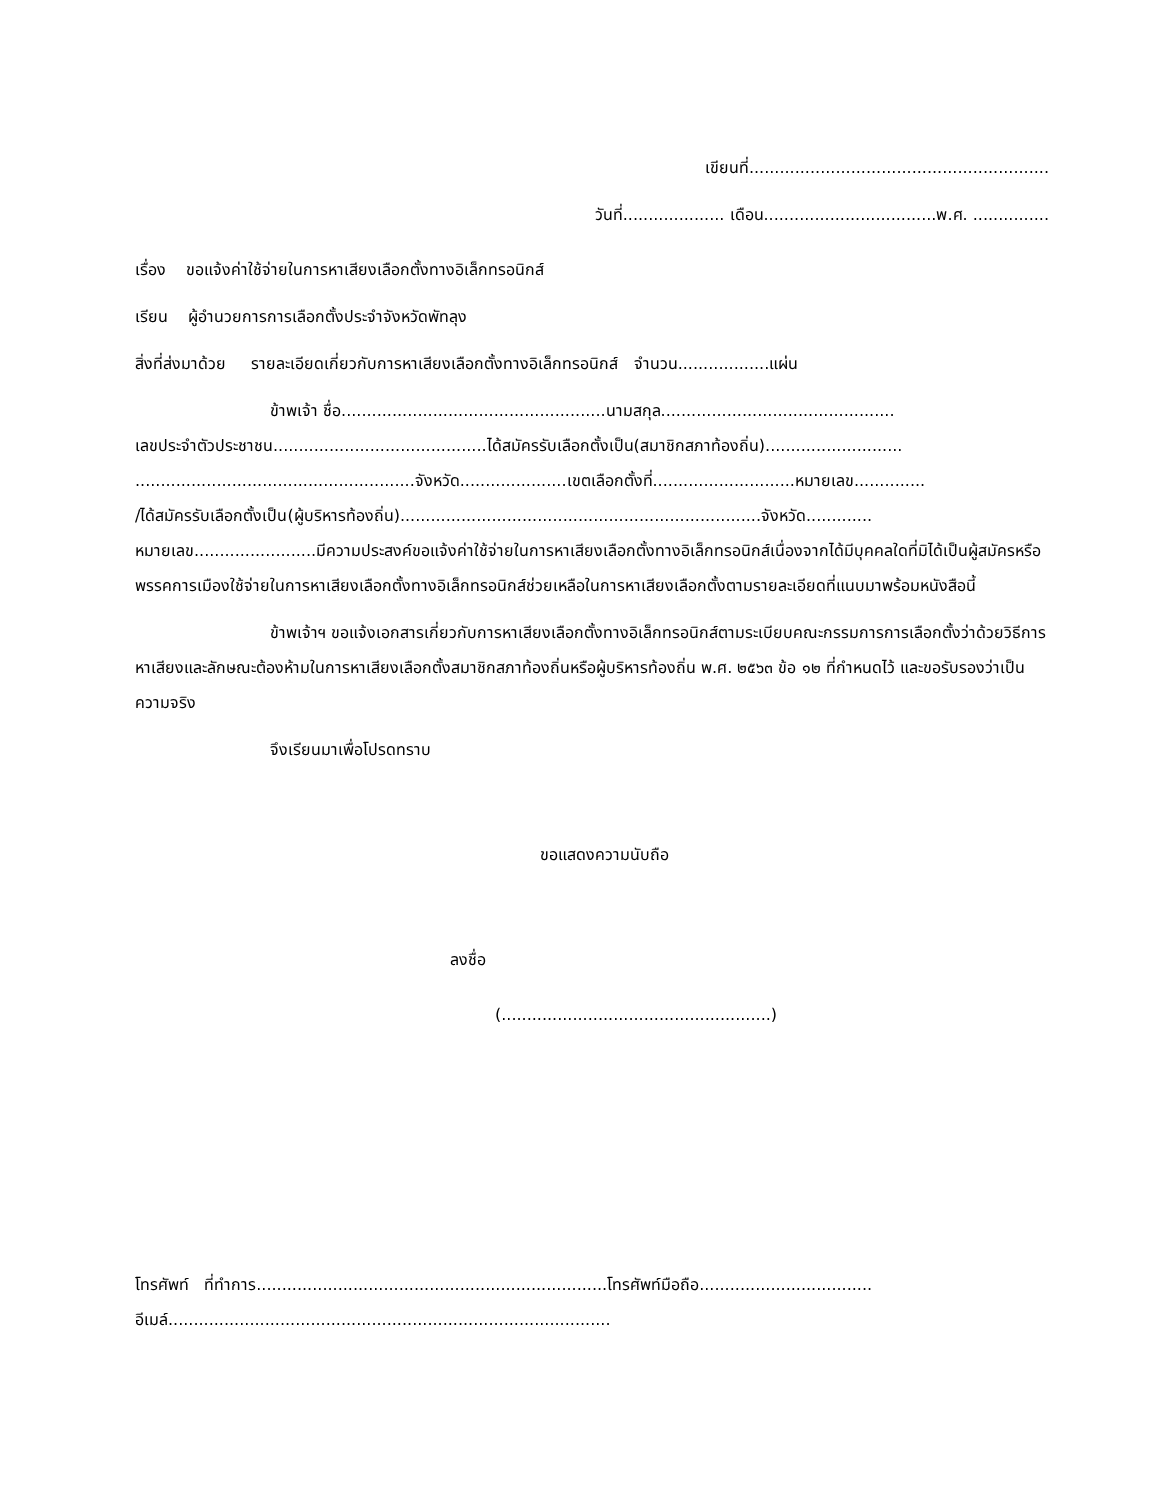เขียนที่...........................................................
วันที่.................... เดือน..................................พ.ศ. ...............
เรื่อง ขอแจ้งค่าใช้จ่ายในการหาเสียงเลือกตั้งทางอิเล็กทรอนิกส์
เรียน ผู้อำนวยการการเลือกตั้งประจำจังหวัดพัทลุง
สิ่งที่ส่งมาด้วย รายละเอียดเกี่ยวกับการหาเสียงเลือกตั้งทางอิเล็กทรอนิกส์ จำนวน..................แผ่น
ข้าพเจ้า ชื่อ....................................................นามสกุล..............................................
เลขประจำตัวประชาชน..........................................ได้สมัครรับเลือกตั้งเป็น(สมาชิกสภาท้องถิ่น)...........................
.......................................................จังหวัด.....................เขตเลือกตั้งที่............................หมายเลข..............
/ได้สมัครรับเลือกตั้งเป็น(ผู้บริหารท้องถิ่น).......................................................................จังหวัด.............
หมายเลข........................มีความประสงค์ขอแจ้งค่าใช้จ่ายในการหาเสียงเลือกตั้งทางอิเล็กทรอนิกส์เนื่องจากได้มีบุคคลใดที่มิได้เป็นผู้สมัครหรือพรรคการเมืองใช้จ่ายในการหาเสียงเลือกตั้งทางอิเล็กทรอนิกส์ช่วยเหลือในการหาเสียงเลือกตั้งตามรายละเอียดที่แนบมาพร้อมหนังสือนี้
ข้าพเจ้าฯ ขอแจ้งเอกสารเกี่ยวกับการหาเสียงเลือกตั้งทางอิเล็กทรอนิกส์ตามระเบียบคณะกรรมการการเลือกตั้งว่าด้วยวิธีการหาเสียงและลักษณะต้องห้ามในการหาเสียงเลือกตั้งสมาชิกสภาท้องถิ่นหรือผู้บริหารท้องถิ่น พ.ศ. ๒๕๖๓ ข้อ ๑๒ ที่กำหนดไว้ และขอรับรองว่าเป็นความจริง
จึงเรียนมาเพื่อโปรดทราบ
ขอแสดงความนับถือ
ลงชื่อ
(.....................................................)
โทรศัพท์ ที่ทำการ.....................................................................โทรศัพท์มือถือ..................................
อีเมล์.......................................................................................